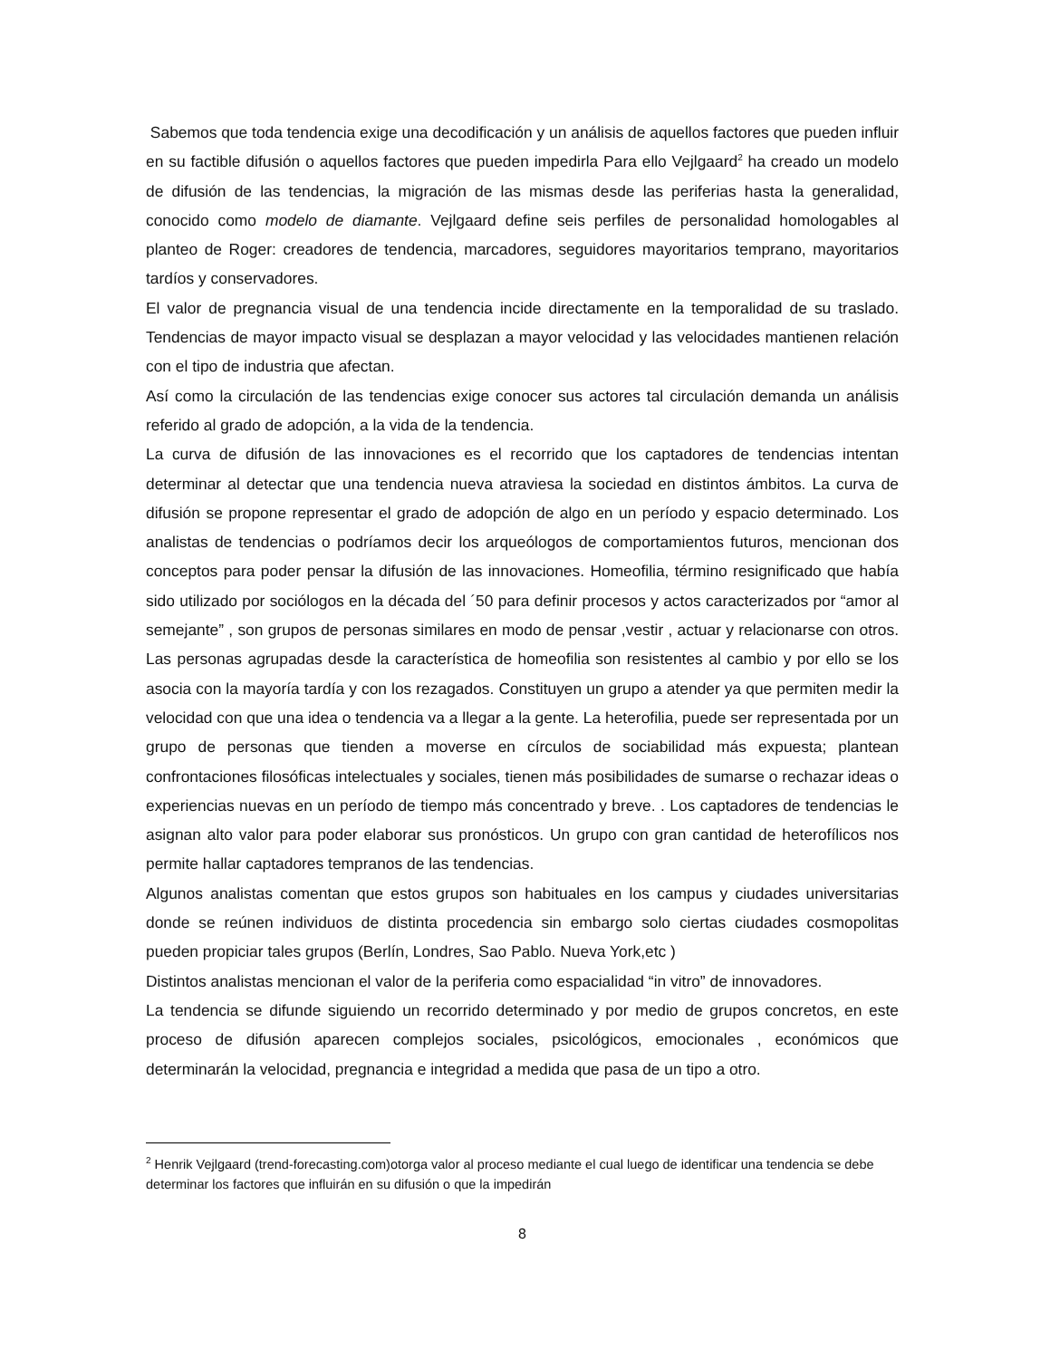Sabemos que toda tendencia exige una decodificación y un análisis de aquellos factores que pueden influir en su factible difusión o aquellos factores que pueden impedirla Para ello Vejlgaard<sup>2</sup> ha creado un modelo de difusión de las tendencias, la migración de las mismas desde las periferias hasta la generalidad, conocido como modelo de diamante. Vejlgaard define seis perfiles de personalidad homologables al planteo de Roger: creadores de tendencia, marcadores, seguidores mayoritarios temprano, mayoritarios tardíos y conservadores.
El valor de pregnancia visual de una tendencia incide directamente en la temporalidad de su traslado. Tendencias de mayor impacto visual se desplazan a mayor velocidad y las velocidades mantienen relación con el tipo de industria que afectan.
Así como la circulación de las tendencias exige conocer sus actores tal circulación demanda un análisis referido al grado de adopción, a la vida de la tendencia.
La curva de difusión de las innovaciones es el recorrido que los captadores de tendencias intentan determinar al detectar que una tendencia nueva atraviesa la sociedad en distintos ámbitos. La curva de difusión se propone representar el grado de adopción de algo en un período y espacio determinado. Los analistas de tendencias o podríamos decir los arqueólogos de comportamientos futuros, mencionan dos conceptos para poder pensar la difusión de las innovaciones. Homeofilia, término resignificado que había sido utilizado por sociólogos en la década del ´50 para definir procesos y actos caracterizados por “amor al semejante” , son grupos de personas similares en modo de pensar ,vestir , actuar y relacionarse con otros. Las personas agrupadas desde la característica de homeofilia son resistentes al cambio y por ello se los asocia con la mayoría tardía y con los rezagados. Constituyen un grupo a atender ya que permiten medir la velocidad con que una idea o tendencia va a llegar a la gente. La heterofilia, puede ser representada por un grupo de personas que tienden a moverse en círculos de sociabilidad más expuesta; plantean confrontaciones filosóficas intelectuales y sociales, tienen más posibilidades de sumarse o rechazar ideas o experiencias nuevas en un período de tiempo más concentrado y breve. . Los captadores de tendencias le asignan alto valor para poder elaborar sus pronósticos. Un grupo con gran cantidad de heterofílicos nos permite hallar captadores tempranos de las tendencias.
Algunos analistas comentan que estos grupos son habituales en los campus y ciudades universitarias donde se reúnen individuos de distinta procedencia sin embargo solo ciertas ciudades cosmopolitas pueden propiciar tales grupos (Berlín, Londres, Sao Pablo. Nueva York,etc )
Distintos analistas mencionan el valor de la periferia como espacialidad “in vitro” de innovadores.
La tendencia se difunde siguiendo un recorrido determinado y por medio de grupos concretos, en este proceso de difusión aparecen complejos sociales, psicológicos, emocionales , económicos que determinarán la velocidad, pregnancia e integridad a medida que pasa de un tipo a otro.
<sup>2</sup> Henrik Vejlgaard (trend-forecasting.com)otorga valor al proceso mediante el cual luego de identificar una tendencia se debe determinar los factores que influirán en su difusión o que la impedirán
8